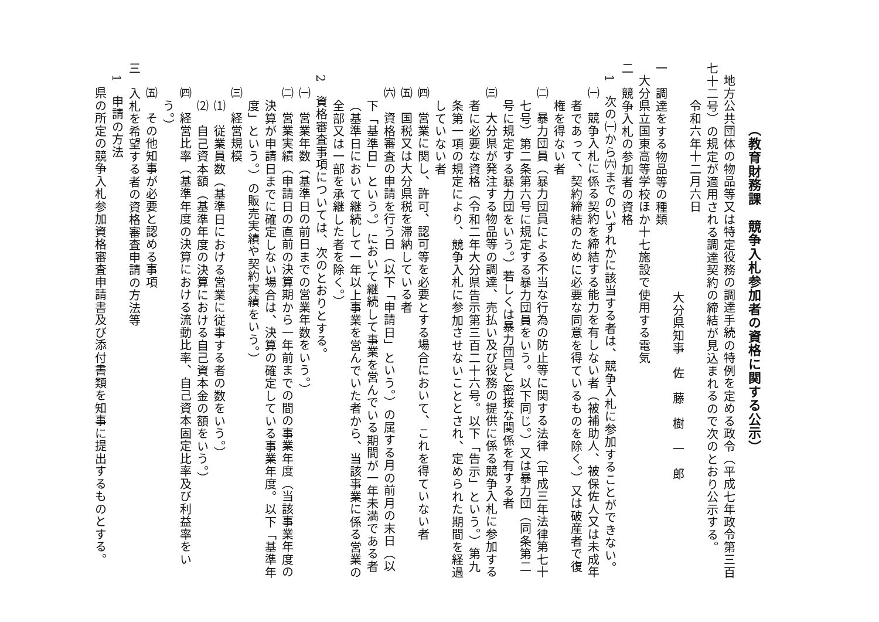（教育財務課　競争入札参加者の資格に関する公示）
地方公共団体の物品等又は特定役務の調達手続の特例を定める政令（平成七年政令第三百
七十二号）の規定が適用される調達契約の締結が見込まれるので次のとおり公示する。
令和六年十二月六日
大分県知事　佐　藤　樹　一　郎
一　調達をする物品等の種類
大分県立国東高等学校ほか十七施設で使用する電気
二　競争入札の参加者の資格
1　次の㈠から㈥までのいずれかに該当する者は、競争入札に参加することができない。
㈠　競争入札に係る契約を締結する能力を有しない者（被補助人、被保佐人又は未成年
者であって、契約締結のために必要な同意を得ているものを除く。）又は破産者で復
権を得ない者
㈡　暴力団員（暴力団員による不当な行為の防止等に関する法律（平成三年法律第七十
七号）第二条第六号に規定する暴力団員をいう。以下同じ。）又は暴力団（同条第二
号に規定する暴力団をいう。）若しくは暴力団員と密接な関係を有する者
㈢　大分県が発注する物品等の調達、売払い及び役務の提供に係る競争入札に参加する
者に必要な資格（令和二年大分県告示第三百二十六号。以下「告示」という。）第九
条第一項の規定により、競争入札に参加させないこととされ、定められた期間を経過
していない者
㈣　営業に関し、許可、認可等を必要とする場合において、これを得ていない者
㈤　国税又は大分県税を滞納している者
㈥　資格審査の申請を行う日（以下「申請日」という。）の属する月の前月の末日（以
下「基準日」という。）において継続して事業を営んでいる期間が一年未満である者
（基準日において継続して一年以上事業を営んでいた者から、当該事業に係る営業の
全部又は一部を承継した者を除く。）
2　資格審査事項については、次のとおりとする。
㈠　営業年数（基準日の前日までの営業年数をいう。）
㈡　営業実績（申請日の直前の決算期から一年前までの間の事業年度（当該事業年度の
決算が申請日までに確定しない場合は、決算の確定している事業年度。以下「基準年
度」という。）の販売実績や契約実績をいう。）
㈢　経営規模
⑴　従業員数（基準日における営業に従事する者の数をいう。）
⑵　自己資本額（基準年度の決算における自己資本金の額をいう。）
㈣　経営比率（基準年度の決算における流動比率、自己資本固定比率及び利益率をい
う。）
㈤　その他知事が必要と認める事項
三　入札を希望する者の資格審査申請の方法等
1　申請の方法
県の所定の競争入札参加資格審査申請書及び添付書類を知事に提出するものとする。